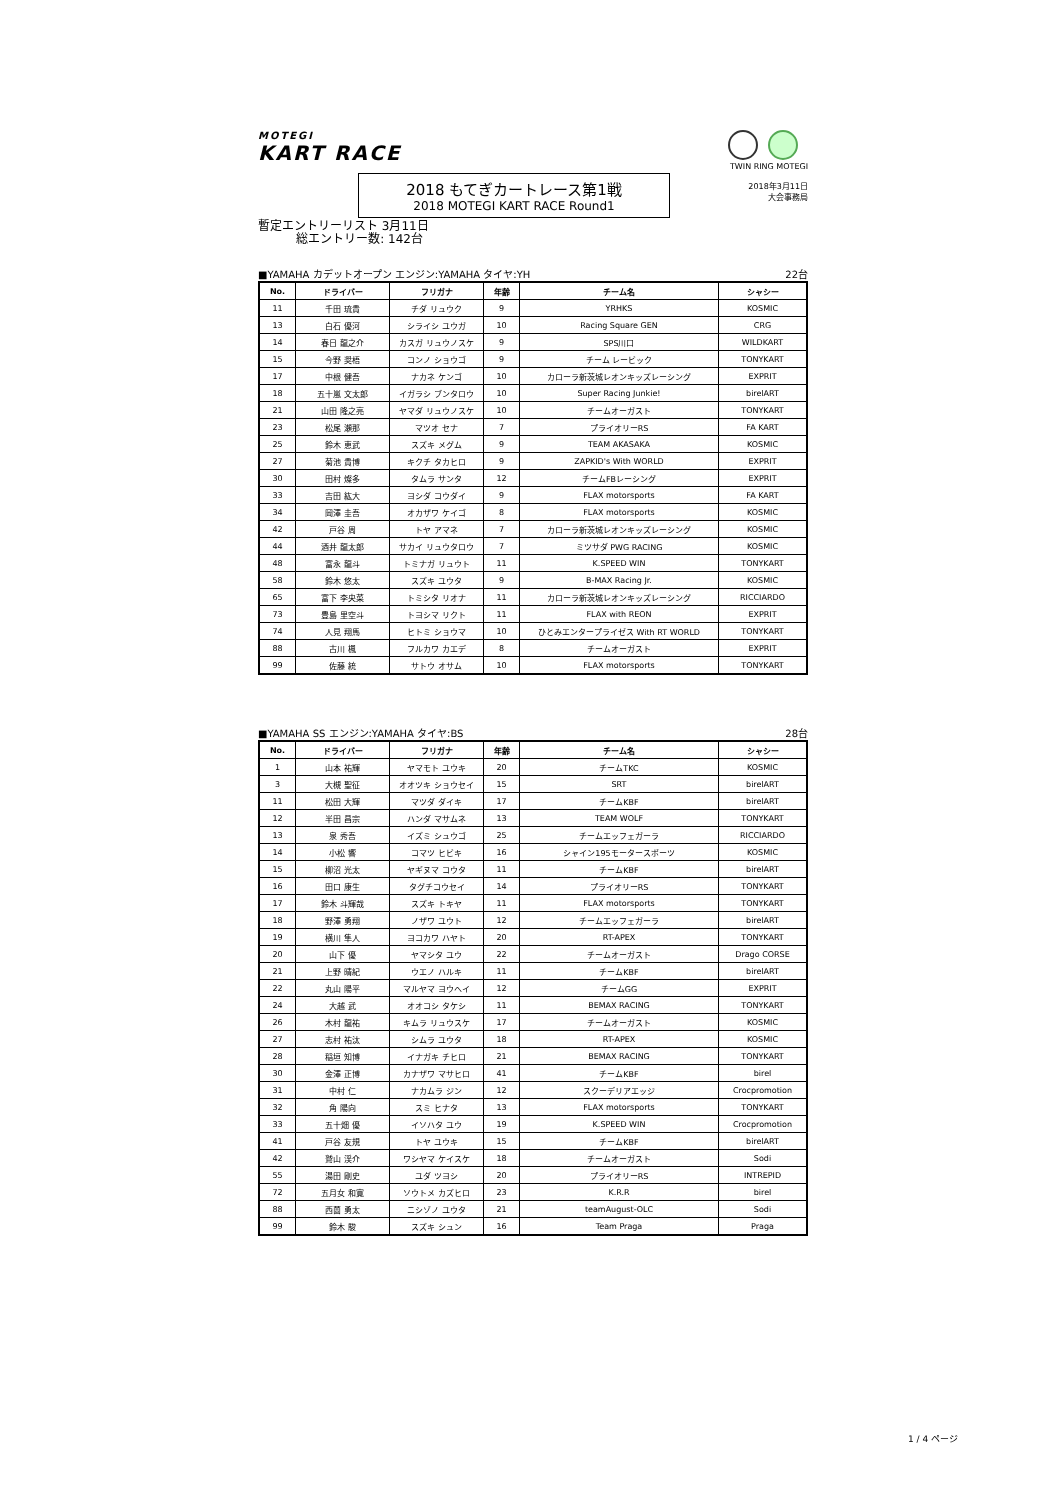MOTEGI
KART RACE
TWIN RING MOTEGI
2018年3月11日
大会事務局
2018 もてぎカートレース第1戦
2018 MOTEGI KART RACE Round1
暫定エントリーリスト 3月11日
総エントリー数: 142台
■YAMAHA カデットオープン エンジン:YAMAHA タイヤ:YH 22台
| No. | ドライバー | フリガナ | 年齢 | チーム名 | シャシー |
| --- | --- | --- | --- | --- | --- |
| 11 | 千田 琉貴 | チダ リュウク | 9 | YRHKS | KOSMIC |
| 13 | 白石 優河 | シライシ ユウガ | 10 | Racing Square GEN | CRG |
| 14 | 春日 龍之介 | カスガ リュウノスケ | 9 | SPS川口 | WILDKART |
| 15 | 今野 奨梧 | コンノ ショウゴ | 9 | チーム レービック | TONYKART |
| 17 | 中根 健吾 | ナカネ ケンゴ | 10 | カローラ新茨城レオンキッズレーシング | EXPRIT |
| 18 | 五十嵐 文太郎 | イガラシ ブンタロウ | 10 | Super Racing Junkie! | birelART |
| 21 | 山田 隆之亮 | ヤマダ リュウノスケ | 10 | チームオーガスト | TONYKART |
| 23 | 松尾 瀬那 | マツオ セナ | 7 | プライオリーRS | FA KART |
| 25 | 鈴木 恵武 | スズキ メグム | 9 | TEAM AKASAKA | KOSMIC |
| 27 | 菊池 貴博 | キクチ タカヒロ | 9 | ZAPKID's With WORLD | EXPRIT |
| 30 | 田村 燦多 | タムラ サンタ | 12 | チームFBレーシング | EXPRIT |
| 33 | 吉田 紘大 | ヨシダ コウダイ | 9 | FLAX motorsports | FA KART |
| 34 | 岡澤 圭吾 | オカザワ ケイゴ | 8 | FLAX motorsports | KOSMIC |
| 42 | 戸谷 周 | トヤ アマネ | 7 | カローラ新茨城レオンキッズレーシング | KOSMIC |
| 44 | 酒井 龍太郎 | サカイ リュウタロウ | 7 | ミツサダ PWG RACING | KOSMIC |
| 48 | 富永 龍斗 | トミナガ リュウト | 11 | K.SPEED WIN | TONYKART |
| 58 | 鈴木 悠太 | スズキ ユウタ | 9 | B-MAX Racing Jr. | KOSMIC |
| 65 | 富下 李央菜 | トミシタ リオナ | 11 | カローラ新茨城レオンキッズレーシング | RICCIARDO |
| 73 | 豊島 里空斗 | トヨシマ リクト | 11 | FLAX with REON | EXPRIT |
| 74 | 人見 翔馬 | ヒトミ ショウマ | 10 | ひとみエンタープライゼス With RT WORLD | TONYKART |
| 88 | 古川 楓 | フルカワ カエデ | 8 | チームオーガスト | EXPRIT |
| 99 | 佐藤 統 | サトウ オサム | 10 | FLAX motorsports | TONYKART |
■YAMAHA SS エンジン:YAMAHA タイヤ:BS 28台
| No. | ドライバー | フリガナ | 年齢 | チーム名 | シャシー |
| --- | --- | --- | --- | --- | --- |
| 1 | 山本 祐輝 | ヤマモト ユウキ | 20 | チームTKC | KOSMIC |
| 3 | 大槻 聖征 | オオツキ ショウセイ | 15 | SRT | birelART |
| 11 | 松田 大輝 | マツダ ダイキ | 17 | チームKBF | birelART |
| 12 | 半田 昌宗 | ハンダ マサムネ | 13 | TEAM WOLF | TONYKART |
| 13 | 泉 秀吾 | イズミ シュウゴ | 25 | チームエッフェガーラ | RICCIARDO |
| 14 | 小松 響 | コマツ ヒビキ | 16 | シャイン195モータースポーツ | KOSMIC |
| 15 | 柳沼 光太 | ヤギヌマ コウタ | 11 | チームKBF | birelART |
| 16 | 田口 康生 | タグチコウセイ | 14 | プライオリーRS | TONYKART |
| 17 | 鈴木 斗輝哉 | スズキ トキヤ | 11 | FLAX motorsports | TONYKART |
| 18 | 野澤 勇翔 | ノザワ ユウト | 12 | チームエッフェガーラ | birelART |
| 19 | 横川 隼人 | ヨコカワ ハヤト | 20 | RT-APEX | TONYKART |
| 20 | 山下 優 | ヤマシタ ユウ | 22 | チームオーガスト | Drago CORSE |
| 21 | 上野 晴紀 | ウエノ ハルキ | 11 | チームKBF | birelART |
| 22 | 丸山 陽平 | マルヤマ ヨウヘイ | 12 | チームGG | EXPRIT |
| 24 | 大越 武 | オオコシ タケシ | 11 | BEMAX RACING | TONYKART |
| 26 | 木村 龍祐 | キムラ リュウスケ | 17 | チームオーガスト | KOSMIC |
| 27 | 志村 祐汰 | シムラ ユウタ | 18 | RT-APEX | KOSMIC |
| 28 | 稲垣 知博 | イナガキ チヒロ | 21 | BEMAX RACING | TONYKART |
| 30 | 金澤 正博 | カナザワ マサヒロ | 41 | チームKBF | birel |
| 31 | 中村 仁 | ナカムラ ジン | 12 | スクーデリアエッジ | Crocpromotion |
| 32 | 角 陽向 | スミ ヒナタ | 13 | FLAX motorsports | TONYKART |
| 33 | 五十畑 優 | イソハタ ユウ | 19 | K.SPEED WIN | Crocpromotion |
| 41 | 戸谷 友規 | トヤ ユウキ | 15 | チームKBF | birelART |
| 42 | 鷲山 渓介 | ワシヤマ ケイスケ | 18 | チームオーガスト | Sodi |
| 55 | 湯田 剛史 | ユダ ツヨシ | 20 | プライオリーRS | INTREPID |
| 72 | 五月女 和寛 | ソウトメ カズヒロ | 23 | K.R.R | birel |
| 88 | 西薗 勇太 | ニシゾノ ユウタ | 21 | teamAugust-OLC | Sodi |
| 99 | 鈴木 駿 | スズキ シュン | 16 | Team Praga | Praga |
1 / 4 ページ